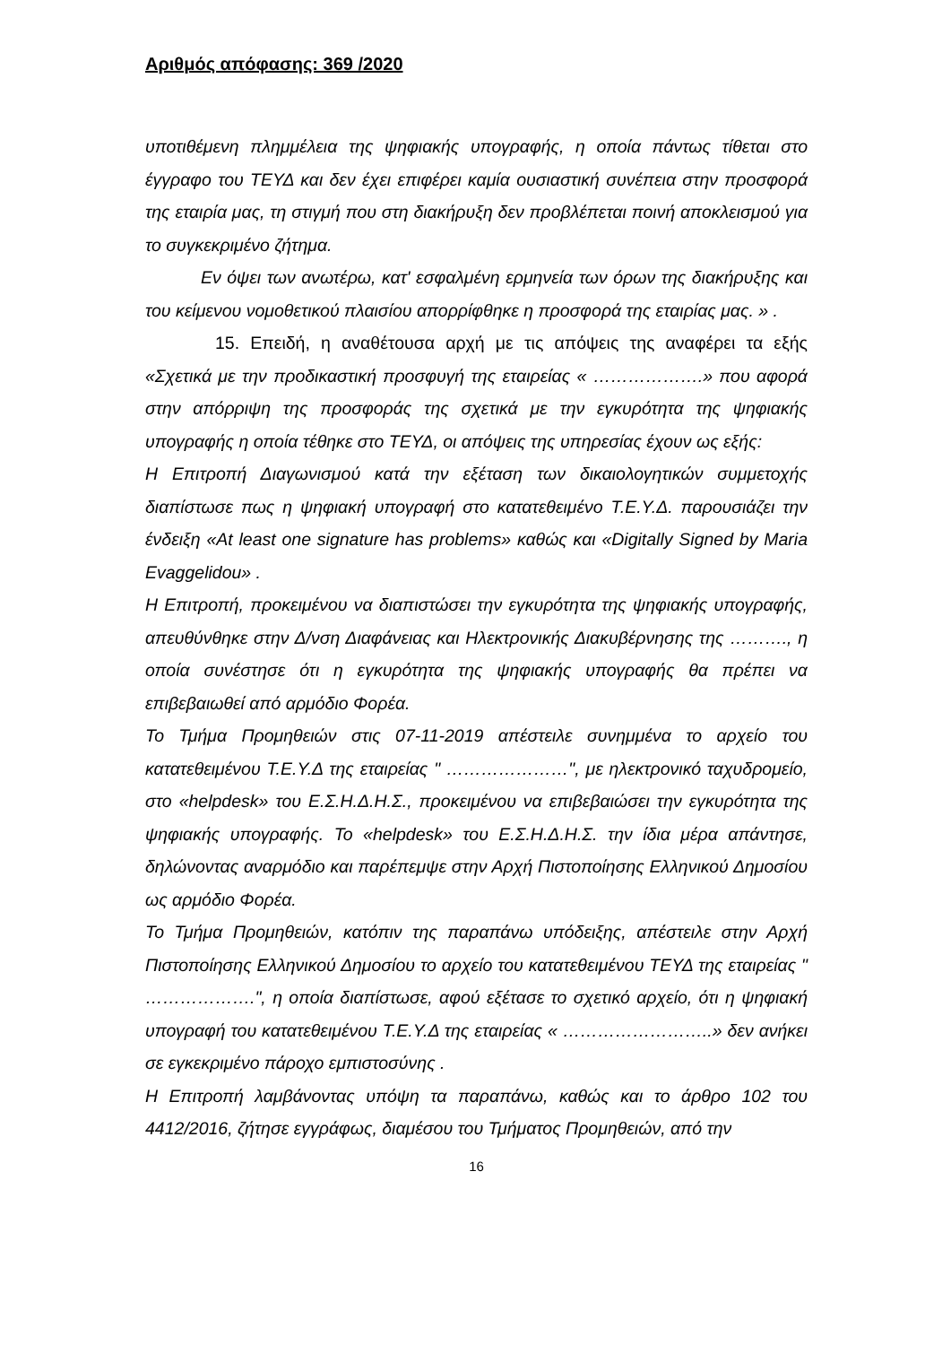Αριθμός απόφασης: 369 /2020
υποτιθέμενη πλημμέλεια της ψηφιακής υπογραφής, η οποία πάντως τίθεται στο έγγραφο του ΤΕΥΔ και δεν έχει επιφέρει καμία ουσιαστική συνέπεια στην προσφορά της εταιρία μας, τη στιγμή που στη διακήρυξη δεν προβλέπεται ποινή αποκλεισμού για το συγκεκριμένο ζήτημα.
Εν όψει των ανωτέρω, κατ' εσφαλμένη ερμηνεία των όρων της διακήρυξης και του κείμενου νομοθετικού πλαισίου απορρίφθηκε η προσφορά της εταιρίας μας. » .
15. Επειδή, η αναθέτουσα αρχή με τις απόψεις της αναφέρει τα εξής «Σχετικά με την προδικαστική προσφυγή της εταιρείας « ……………….» που αφορά στην απόρριψη της προσφοράς της σχετικά με την εγκυρότητα της ψηφιακής υπογραφής η οποία τέθηκε στο ΤΕΥΔ, οι απόψεις της υπηρεσίας έχουν ως εξής:
Η Επιτροπή Διαγωνισμού κατά την εξέταση των δικαιολογητικών συμμετοχής διαπίστωσε πως η ψηφιακή υπογραφή στο κατατεθειμένο Τ.Ε.Υ.Δ. παρουσιάζει την ένδειξη «At least one signature has problems» καθώς και «Digitally Signed by Maria Evaggelidou» .
Η Επιτροπή, προκειμένου να διαπιστώσει την εγκυρότητα της ψηφιακής υπογραφής, απευθύνθηκε στην Δ/νση Διαφάνειας και Ηλεκτρονικής Διακυβέρνησης της ………., η οποία συνέστησε ότι η εγκυρότητα της ψηφιακής υπογραφής θα πρέπει να επιβεβαιωθεί από αρμόδιο Φορέα.
Το Τμήμα Προμηθειών στις 07-11-2019 απέστειλε συνημμένα το αρχείο του κατατεθειμένου Τ.Ε.Υ.Δ της εταιρείας " …………………", με ηλεκτρονικό ταχυδρομείο, στο «helpdesk» του Ε.Σ.Η.Δ.Η.Σ., προκειμένου να επιβεβαιώσει την εγκυρότητα της ψηφιακής υπογραφής. Το «helpdesk» του Ε.Σ.Η.Δ.Η.Σ. την ίδια μέρα απάντησε, δηλώνοντας αναρμόδιο και παρέπεμψε στην Αρχή Πιστοποίησης Ελληνικού Δημοσίου ως αρμόδιο Φορέα.
Το Τμήμα Προμηθειών, κατόπιν της παραπάνω υπόδειξης, απέστειλε στην Αρχή Πιστοποίησης Ελληνικού Δημοσίου το αρχείο του κατατεθειμένου ΤΕΥΔ της εταιρείας " ……………….", η οποία διαπίστωσε, αφού εξέτασε το σχετικό αρχείο, ότι η ψηφιακή υπογραφή του κατατεθειμένου Τ.Ε.Υ.Δ της εταιρείας « ……………………..» δεν ανήκει σε εγκεκριμένο πάροχο εμπιστοσύνης .
Η Επιτροπή λαμβάνοντας υπόψη τα παραπάνω, καθώς και το άρθρο 102 του 4412/2016, ζήτησε εγγράφως, διαμέσου του Τμήματος Προμηθειών, από την
16